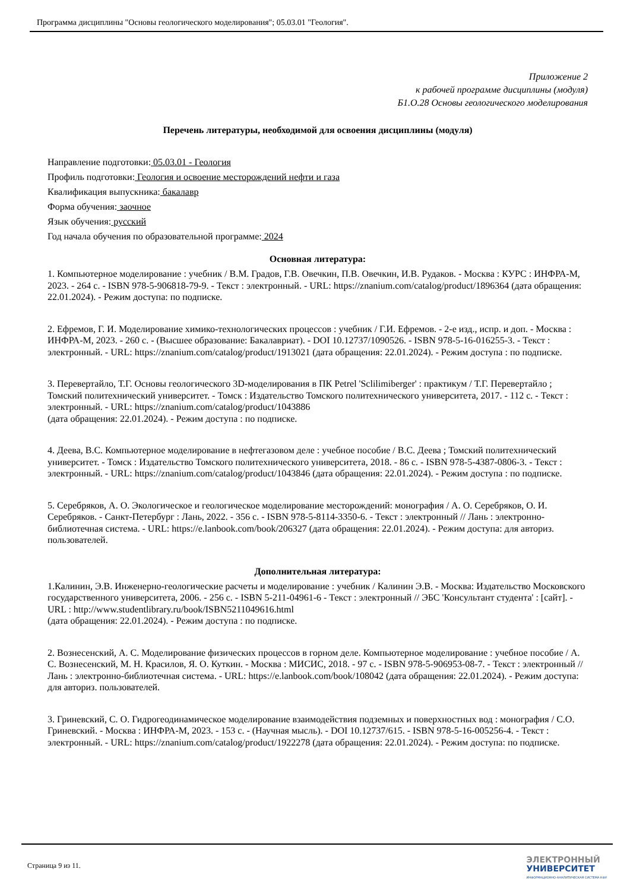Программа дисциплины "Основы геологического моделирования"; 05.03.01 "Геология".
Приложение 2
к рабочей программе дисциплины (модуля)
Б1.О.28 Основы геологического моделирования
Перечень литературы, необходимой для освоения дисциплины (модуля)
Направление подготовки: 05.03.01 - Геология
Профиль подготовки: Геология и освоение месторождений нефти и газа
Квалификация выпускника: бакалавр
Форма обучения: заочное
Язык обучения: русский
Год начала обучения по образовательной программе: 2024
Основная литература:
1. Компьютерное моделирование : учебник / В.М. Градов, Г.В. Овечкин, П.В. Овечкин, И.В. Рудаков. - Москва : КУРС : ИНФРА-М, 2023. - 264 с. - ISBN 978-5-906818-79-9. - Текст : электронный. - URL: https://znanium.com/catalog/product/1896364 (дата обращения: 22.01.2024). - Режим доступа: по подписке.
2. Ефремов, Г. И. Моделирование химико-технологических процессов : учебник / Г.И. Ефремов. - 2-е изд., испр. и доп. - Москва : ИНФРА-М, 2023. - 260 с. - (Высшее образование: Бакалавриат). - DOI 10.12737/1090526. - ISBN 978-5-16-016255-3. - Текст : электронный. - URL: https://znanium.com/catalog/product/1913021 (дата обращения: 22.01.2024). - Режим доступа : по подписке.
3. Перевертайло, Т.Г. Основы геологического 3D-моделирования в ПК Petrel 'Sclilimiberger' : практикум / Т.Г. Перевертайло ; Томский политехнический университет. - Томск : Издательство Томского политехнического университета, 2017. - 112 с. - Текст : электронный. - URL: https://znanium.com/catalog/product/1043886
(дата обращения: 22.01.2024). - Режим доступа : по подписке.
4. Деева, В.С. Компьютерное моделирование в нефтегазовом деле : учебное пособие / В.С. Деева ; Томский политехнический университет. - Томск : Издательство Томского политехнического университета, 2018. - 86 с. - ISBN 978-5-4387-0806-3. - Текст : электронный. - URL: https://znanium.com/catalog/product/1043846 (дата обращения: 22.01.2024). - Режим доступа : по подписке.
5. Серебряков, А. О. Экологическое и геологическое моделирование месторождений: монография / А. О. Серебряков, О. И. Серебряков. - Санкт-Петербург : Лань, 2022. - 356 с. - ISBN 978-5-8114-3350-6. - Текст : электронный // Лань : электронно-библиотечная система. - URL: https://e.lanbook.com/book/206327 (дата обращения: 22.01.2024). - Режим доступа: для авториз. пользователей.
Дополнительная литература:
1.Калинин, Э.В. Инженерно-геологические расчеты и моделирование : учебник / Калинин Э.В. - Москва: Издательство Московского государственного университета, 2006. - 256 с. - ISBN 5-211-04961-6 - Текст : электронный // ЭБС 'Консультант студента' : [сайт]. - URL : http://www.studentlibrary.ru/book/ISBN5211049616.html
(дата обращения: 22.01.2024). - Режим доступа : по подписке.
2. Вознесенский, А. С. Моделирование физических процессов в горном деле. Компьютерное моделирование : учебное пособие / А. С. Вознесенский, М. Н. Красилов, Я. О. Куткин. - Москва : МИСИС, 2018. - 97 с. - ISBN 978-5-906953-08-7. - Текст : электронный // Лань : электронно-библиотечная система. - URL: https://e.lanbook.com/book/108042 (дата обращения: 22.01.2024). - Режим доступа: для авториз. пользователей.
3. Гриневский, С. О. Гидрогеодинамическое моделирование взаимодействия подземных и поверхностных вод : монография / С.О. Гриневский. - Москва : ИНФРА-М, 2023. - 153 с. - (Научная мысль). - DOI 10.12737/615. - ISBN 978-5-16-005256-4. - Текст : электронный. - URL: https://znanium.com/catalog/product/1922278 (дата обращения: 22.01.2024). - Режим доступа: по подписке.
Страница 9 из 11.
ЭЛЕКТРОННЫЙ
УНИВЕРСИТЕТ
ИНФОРМАЦИОННО-АНАЛИТИЧЕСКАЯ СИСТЕМА КФУ